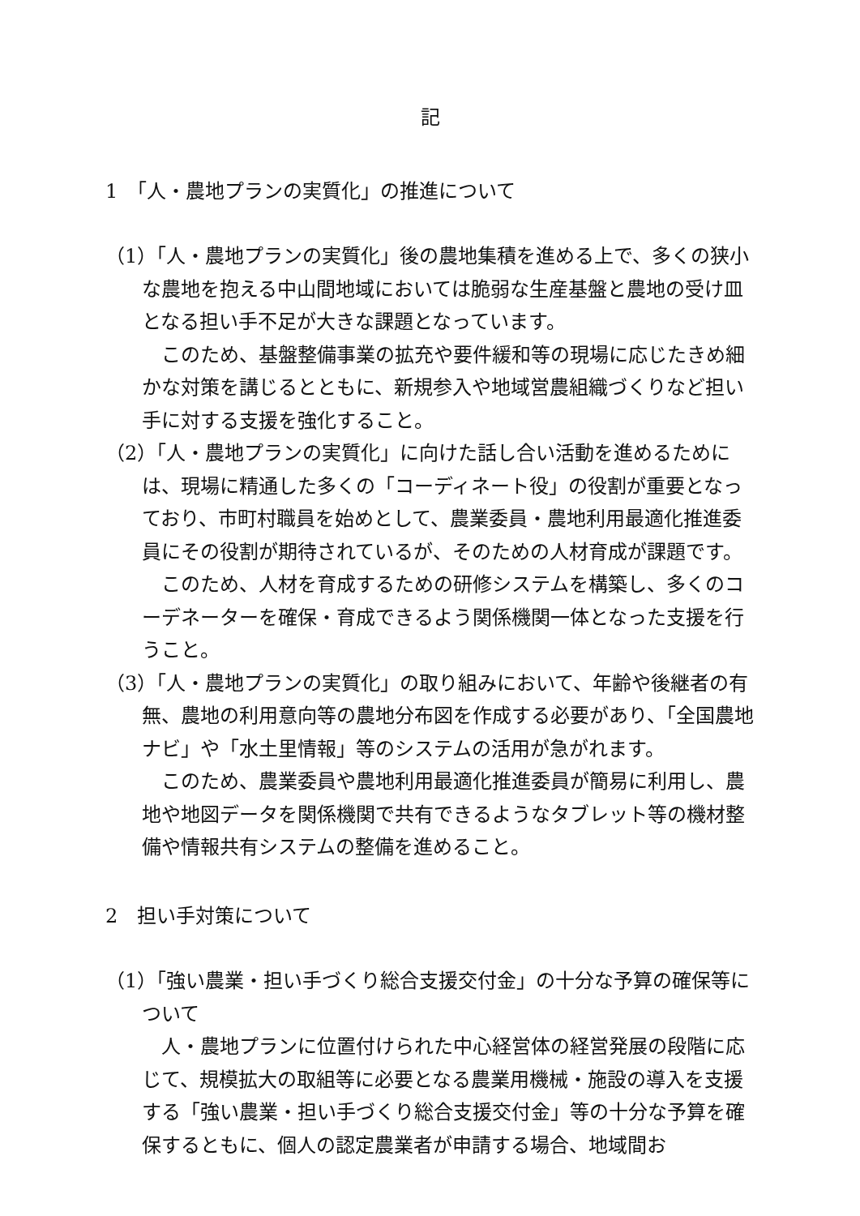記
1　「人・農地プランの実質化」の推進について
（1）「人・農地プランの実質化」後の農地集積を進める上で、多くの狭小な農地を抱える中山間地域においては脆弱な生産基盤と農地の受け皿となる担い手不足が大きな課題となっています。
このため、基盤整備事業の拡充や要件緩和等の現場に応じたきめ細かな対策を講じるとともに、新規参入や地域営農組織づくりなど担い手に対する支援を強化すること。
（2）「人・農地プランの実質化」に向けた話し合い活動を進めるためには、現場に精通した多くの「コーディネート役」の役割が重要となっており、市町村職員を始めとして、農業委員・農地利用最適化推進委員にその役割が期待されているが、そのための人材育成が課題です。
このため、人材を育成するための研修システムを構築し、多くのコーデネーターを確保・育成できるよう関係機関一体となった支援を行うこと。
（3）「人・農地プランの実質化」の取り組みにおいて、年齢や後継者の有無、農地の利用意向等の農地分布図を作成する必要があり、「全国農地ナビ」や「水土里情報」等のシステムの活用が急がれます。
このため、農業委員や農地利用最適化推進委員が簡易に利用し、農地や地図データを関係機関で共有できるようなタブレット等の機材整備や情報共有システムの整備を進めること。
2　担い手対策について
（1）「強い農業・担い手づくり総合支援交付金」の十分な予算の確保等について
人・農地プランに位置付けられた中心経営体の経営発展の段階に応じて、規模拡大の取組等に必要となる農業用機械・施設の導入を支援する「強い農業・担い手づくり総合支援交付金」等の十分な予算を確保するともに、個人の認定農業者が申請する場合、地域間お